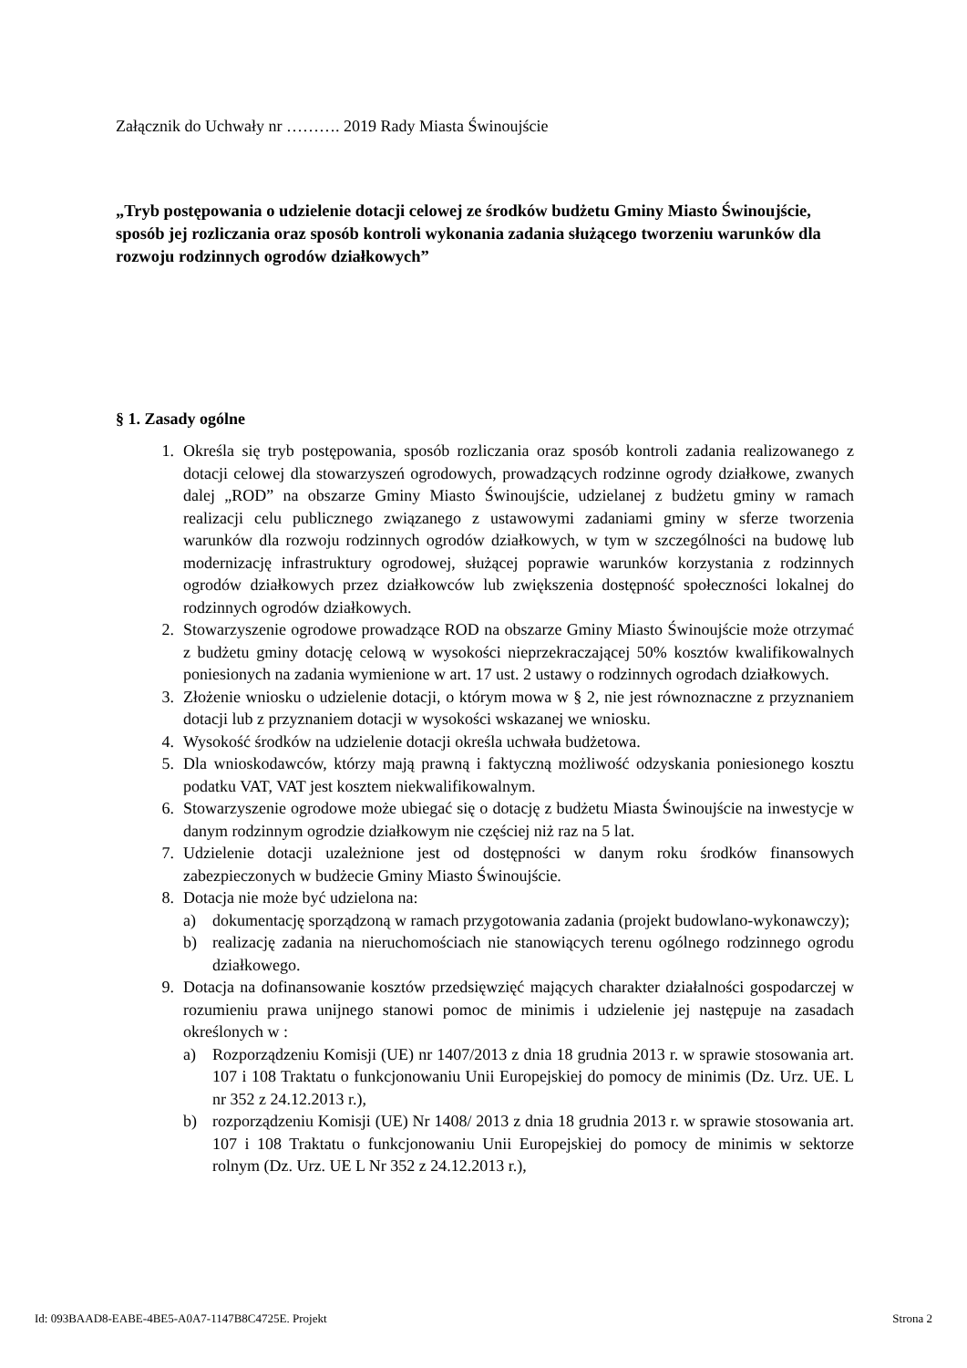Załącznik do Uchwały nr ………. 2019 Rady Miasta Świnoujście
„Tryb postępowania o udzielenie dotacji celowej ze środków budżetu Gminy Miasto Świnoujście, sposób jej rozliczania oraz sposób kontroli wykonania zadania służącego tworzeniu warunków dla rozwoju rodzinnych ogrodów działkowych”
§ 1. Zasady ogólne
1. Określa się tryb postępowania, sposób rozliczania oraz sposób kontroli zadania realizowanego z dotacji celowej dla stowarzyszeń ogrodowych, prowadzących rodzinne ogrody działkowe, zwanych dalej „ROD” na obszarze Gminy Miasto Świnoujście, udzielanej z budżetu gminy w ramach realizacji celu publicznego związanego z ustawowymi zadaniami gminy w sferze tworzenia warunków dla rozwoju rodzinnych ogrodów działkowych, w tym w szczególności na budowę lub modernizację infrastruktury ogrodowej, służącej poprawie warunków korzystania z rodzinnych ogrodów działkowych przez działkowców lub zwiększenia dostępność społeczności lokalnej do rodzinnych ogrodów działkowych.
2. Stowarzyszenie ogrodowe prowadzące ROD na obszarze Gminy Miasto Świnoujście może otrzymać z budżetu gminy dotację celową w wysokości nieprzekraczającej 50% kosztów kwalifikowalnych poniesionych na zadania wymienione w art. 17 ust. 2 ustawy o rodzinnych ogrodach działkowych.
3. Złożenie wniosku o udzielenie dotacji, o którym mowa w § 2, nie jest równoznaczne z przyznaniem dotacji lub z przyznaniem dotacji w wysokości wskazanej we wniosku.
4. Wysokość środków na udzielenie dotacji określa uchwała budżetowa.
5. Dla wnioskodawców, którzy mają prawną i faktyczną możliwość odzyskania poniesionego kosztu podatku VAT, VAT jest kosztem niekwalifikowalnym.
6. Stowarzyszenie ogrodowe może ubiegać się o dotację z budżetu Miasta Świnoujście na inwestycje w danym rodzinnym ogrodzie działkowym nie częściej niż raz na 5 lat.
7. Udzielenie dotacji uzależnione jest od dostępności w danym roku środków finansowych zabezpieczonych w budżecie Gminy Miasto Świnoujście.
8. Dotacja nie może być udzielona na:
a) dokumentację sporządzoną w ramach przygotowania zadania (projekt budowlano-wykonawczy);
b) realizację zadania na nieruchomościach nie stanowiących terenu ogólnego rodzinnego ogrodu działkowego.
9. Dotacja na dofinansowanie kosztów przedsięwzięć mających charakter działalności gospodarczej w rozumieniu prawa unijnego stanowi pomoc de minimis i udzielenie jej następuje na zasadach określonych w :
a) Rozporządzeniu Komisji (UE) nr 1407/2013 z dnia 18 grudnia 2013 r. w sprawie stosowania art. 107 i 108 Traktatu o funkcjonowaniu Unii Europejskiej do pomocy de minimis (Dz. Urz. UE. L nr 352 z 24.12.2013 r.),
b) rozporządzeniu Komisji (UE) Nr 1408/ 2013 z dnia 18 grudnia 2013 r. w sprawie stosowania art. 107 i 108 Traktatu o funkcjonowaniu Unii Europejskiej do pomocy de minimis w sektorze rolnym (Dz. Urz. UE L Nr 352 z 24.12.2013 r.),
Id: 093BAAD8-EABE-4BE5-A0A7-1147B8C4725E. Projekt Strona 2